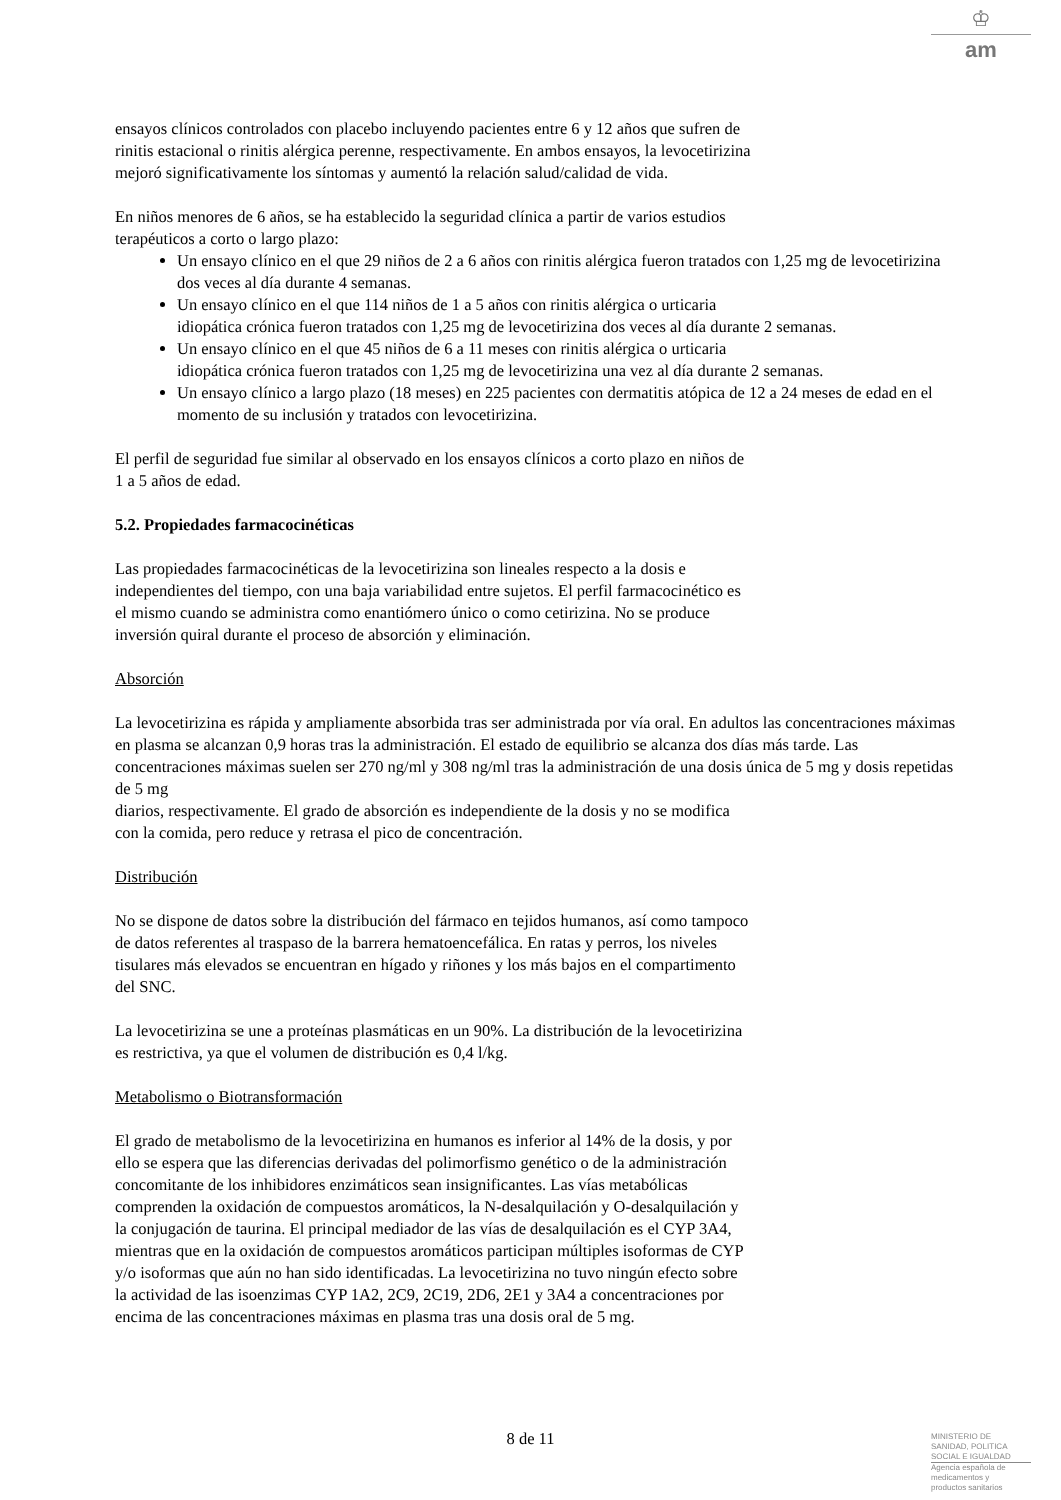♔
am
ensayos clínicos controlados con placebo incluyendo pacientes entre 6 y 12 años que sufren de
rinitis estacional o rinitis alérgica perenne, respectivamente. En ambos ensayos, la levocetirizina
mejoró significativamente los síntomas y aumentó la relación salud/calidad de vida.
En niños menores de 6 años, se ha establecido la seguridad clínica a partir de varios estudios
terapéuticos a corto o largo plazo:
Un ensayo clínico en el que 29 niños de 2 a 6 años con rinitis alérgica fueron tratados con 1,25 mg de levocetirizina dos veces al día durante 4 semanas.
Un ensayo clínico en el que 114 niños de 1 a 5 años con rinitis alérgica o urticaria
idiopática crónica fueron tratados con 1,25 mg de levocetirizina dos veces al día durante 2 semanas.
Un ensayo clínico en el que 45 niños de 6 a 11 meses con rinitis alérgica o urticaria
idiopática crónica fueron tratados con 1,25 mg de levocetirizina una vez al día durante 2 semanas.
Un ensayo clínico a largo plazo (18 meses) en 225 pacientes con dermatitis atópica de 12 a 24 meses de edad en el momento de su inclusión y tratados con levocetirizina.
El perfil de seguridad fue similar al observado en los ensayos clínicos a corto plazo en niños de
1 a 5 años de edad.
5.2. Propiedades farmacocinéticas
Las propiedades farmacocinéticas de la levocetirizina son lineales respecto a la dosis e
independientes del tiempo, con una baja variabilidad entre sujetos. El perfil farmacocinético es
el mismo cuando se administra como enantiómero único o como cetirizina. No se produce
inversión quiral durante el proceso de absorción y eliminación.
Absorción
La levocetirizina es rápida y ampliamente absorbida tras ser administrada por vía oral. En adultos las concentraciones máximas en plasma se alcanzan 0,9 horas tras la administración. El estado de equilibrio se alcanza dos días más tarde. Las concentraciones máximas suelen ser 270 ng/ml y 308 ng/ml tras la administración de una dosis única de 5 mg y dosis repetidas de 5 mg
diarios, respectivamente. El grado de absorción es independiente de la dosis y no se modifica
con la comida, pero reduce y retrasa el pico de concentración.
Distribución
No se dispone de datos sobre la distribución del fármaco en tejidos humanos, así como tampoco
de datos referentes al traspaso de la barrera hematoencefálica. En ratas y perros, los niveles
tisulares más elevados se encuentran en hígado y riñones y los más bajos en el compartimento
del SNC.
La levocetirizina se une a proteínas plasmáticas en un 90%. La distribución de la levocetirizina
es restrictiva, ya que el volumen de distribución es 0,4 l/kg.
Metabolismo o Biotransformación
El grado de metabolismo de la levocetirizina en humanos es inferior al 14% de la dosis, y por
ello se espera que las diferencias derivadas del polimorfismo genético o de la administración
concomitante de los inhibidores enzimáticos sean insignificantes. Las vías metabólicas
comprenden la oxidación de compuestos aromáticos, la N-desalquilación y O-desalquilación y
la conjugación de taurina. El principal mediador de las vías de desalquilación es el CYP 3A4,
mientras que en la oxidación de compuestos aromáticos participan múltiples isoformas de CYP
y/o isoformas que aún no han sido identificadas. La levocetirizina no tuvo ningún efecto sobre
la actividad de las isoenzimas CYP 1A2, 2C9, 2C19, 2D6, 2E1 y 3A4 a concentraciones por
encima de las concentraciones máximas en plasma tras una dosis oral de 5 mg.
8 de 11
MINISTERIO DE
SANIDAD, POLITICA
SOCIAL E IGUALDAD
Agencia española de
medicamentos y
productos sanitarios